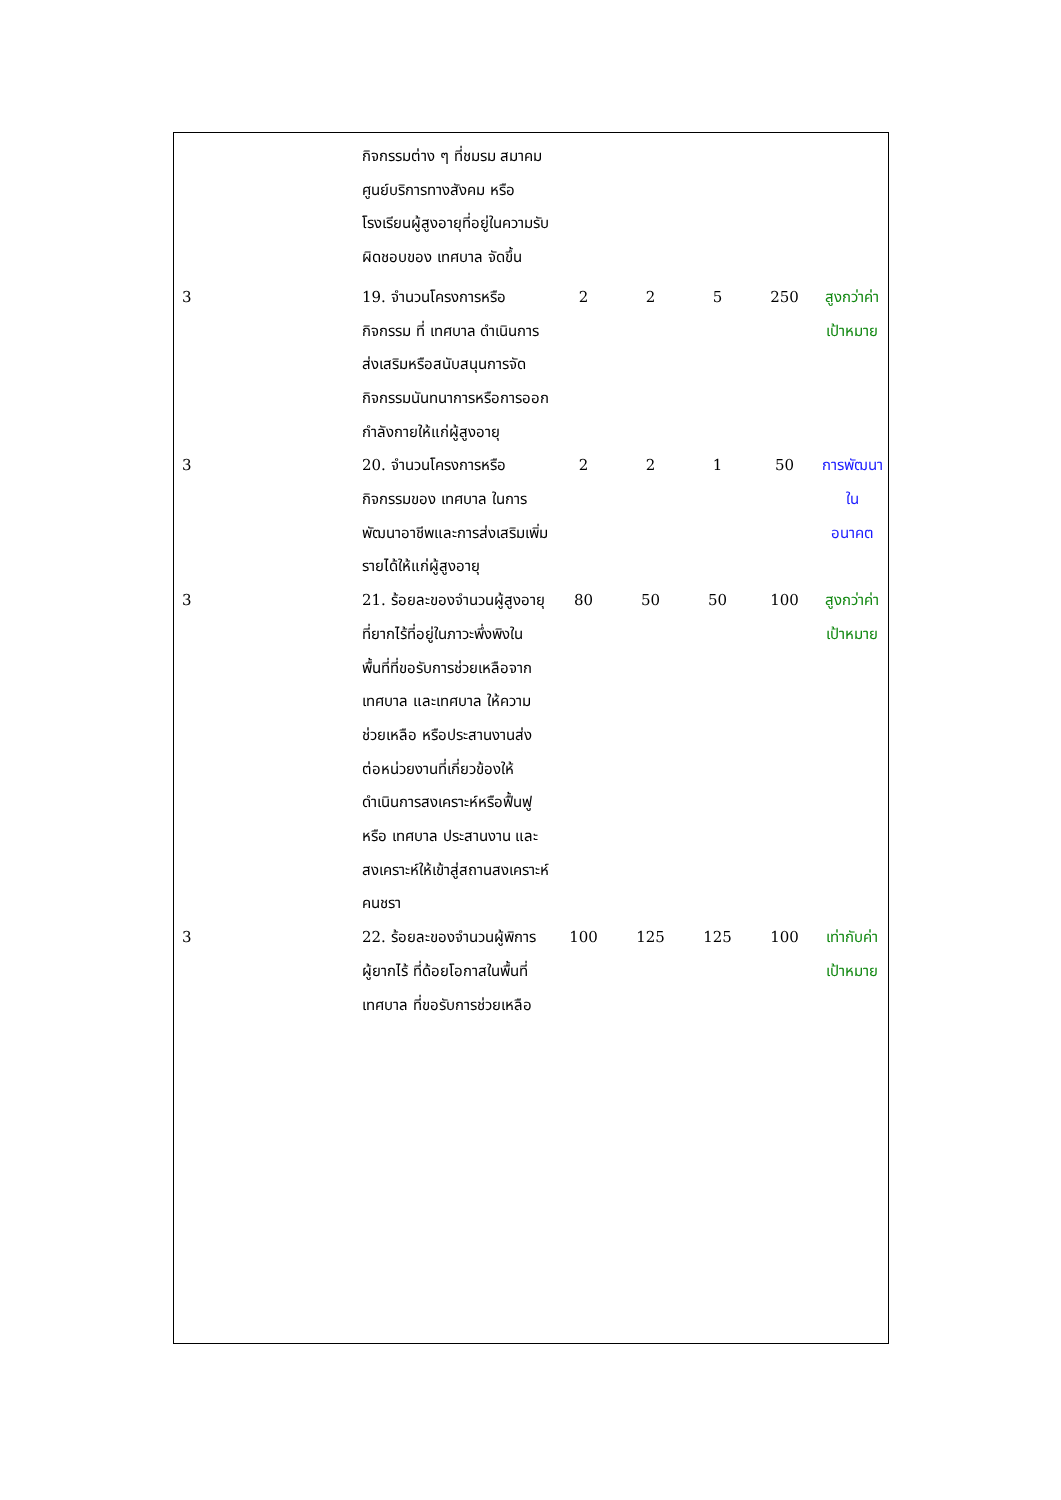| | กิจกรรมต่าง ๆ ที่ชมรม สมาคม ศูนย์บริการทางสังคม หรือโรงเรียนผู้สูงอายุที่อยู่ในความรับผิดชอบของ เทศบาล จัดขึ้น | | | | | |
| 3 | 19. จำนวนโครงการหรือกิจกรรม ที่ เทศบาล ดำเนินการส่งเสริมหรือสนับสนุนการจัดกิจกรรมนันทนาการหรือการออกกำลังกายให้แก่ผู้สูงอายุ | 2 | 2 | 5 | 250 | สูงกว่าค่า เป้าหมาย |
| 3 | 20. จำนวนโครงการหรือกิจกรรมของ เทศบาล ในการพัฒนาอาชีพและการส่งเสริมเพิ่มรายได้ให้แก่ผู้สูงอายุ | 2 | 2 | 1 | 50 | การพัฒนาใน อนาคต |
| 3 | 21. ร้อยละของจำนวนผู้สูงอายุที่ยากไร้ที่อยู่ในภาวะพึ่งพิงในพื้นที่ที่ขอรับการช่วยเหลือจาก เทศบาล และเทศบาล ให้ความช่วยเหลือ หรือประสานงานส่งต่อหน่วยงานที่เกี่ยวข้องให้ดำเนินการสงเคราะห์หรือฟื้นฟู หรือ เทศบาล ประสานงาน และสงเคราะห์ให้เข้าสู่สถานสงเคราะห์คนชรา | 80 | 50 | 50 | 100 | สูงกว่าค่า เป้าหมาย |
| 3 | 22. ร้อยละของจำนวนผู้พิการ ผู้ยากไร้ ที่ด้อยโอกาสในพื้นที่ เทศบาล ที่ขอรับการช่วยเหลือ | 100 | 125 | 125 | 100 | เท่ากับค่า เป้าหมาย |